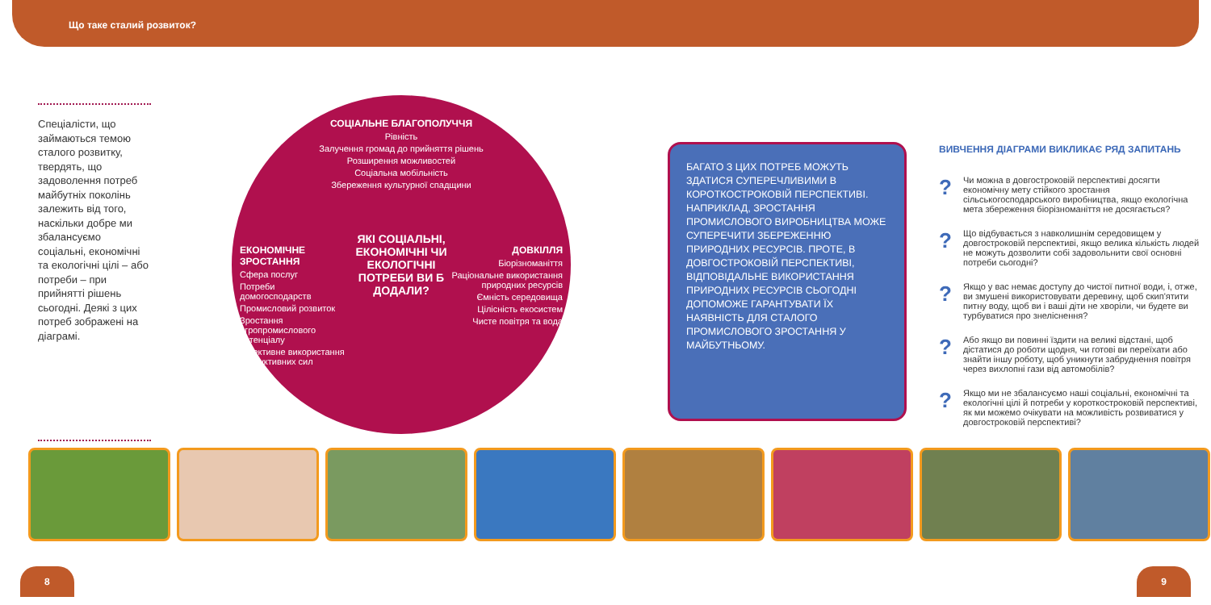Що таке сталий розвиток?
Спеціалісти, що займаються темою сталого розвитку, твердять, що задоволення потреб майбутніх поколінь залежить від того, наскільки добре ми збалансуємо соціальні, економічні та екологічні цілі – або потреби – при прийнятті рішень сьогодні. Деякі з цих потреб зображені на діаграмі.
СОЦІАЛЬНЕ БЛАГОПОЛУЧЧЯ
Рівність
Залучення громад до прийняття рішень
Розширення можливостей
Соціальна мобільність
Збереження культурної спадщини
ЕКОНОМІЧНЕ ЗРОСТАННЯ
Сфера послуг
Потреби домогосподарств
Промисловий розвиток
Зростання агропромислового потенціалу
Ефективне використання продуктивних сил
ЯКІ СОЦІАЛЬНІ, ЕКОНОМІЧНІ ЧИ ЕКОЛОГІЧНІ ПОТРЕБИ ВИ Б ДОДАЛИ?
ДОВКІЛЛЯ
Біорізноманіття
Раціональне використання природних ресурсів
Ємність середовища
Цілісність екосистем
Чисте повітря та вода
БАГАТО З ЦИХ ПОТРЕБ МОЖУТЬ ЗДАТИСЯ СУПЕРЕЧЛИВИМИ В КОРОТКОСТРОКОВІЙ ПЕРСПЕКТИВІ. НАПРИКЛАД, ЗРОСТАННЯ ПРОМИСЛОВОГО ВИРОБНИЦТВА МОЖЕ СУПЕРЕЧИТИ ЗБЕРЕЖЕННЮ ПРИРОДНИХ РЕСУРСІВ. ПРОТЕ, В ДОВГОСТРОКОВІЙ ПЕРСПЕКТИВІ, ВІДПОВІДАЛЬНЕ ВИКОРИСТАННЯ ПРИРОДНИХ РЕСУРСІВ СЬОГОДНІ ДОПОМОЖЕ ГАРАНТУВАТИ ЇХ НАЯВНІСТЬ ДЛЯ СТАЛОГО ПРОМИСЛОВОГО ЗРОСТАННЯ У МАЙБУТНЬОМУ.
ВИВЧЕННЯ ДІАГРАМИ ВИКЛИКАЄ РЯД ЗАПИТАНЬ
? Чи можна в довгостроковій перспективі досягти економічну мету стійкого зростання сільськогосподарського виробництва, якщо екологічна мета збереження біорізноманіття не досягається?
? Що відбувається з навколишнім середовищем у довгостроковій перспективі, якщо велика кількість людей не можуть дозволити собі задовольнити свої основні потреби сьогодні?
? Якщо у вас немає доступу до чистої питної води, і, отже, ви змушені використовувати деревину, щоб скип'ятити питну воду, щоб ви і ваші діти не хворіли, чи будете ви турбуватися про знеліснення?
? Або якщо ви повинні їздити на великі відстані, щоб дістатися до роботи щодня, чи готові ви переїхати або знайти іншу роботу, щоб уникнути забруднення повітря через вихлопні гази від автомобілів?
? Якщо ми не збалансуємо наші соціальні, економічні та екологічні цілі й потреби у короткостроковій перспективі, як ми можемо очікувати на можливість розвиватися у довгостроковій перспективі?
8 9